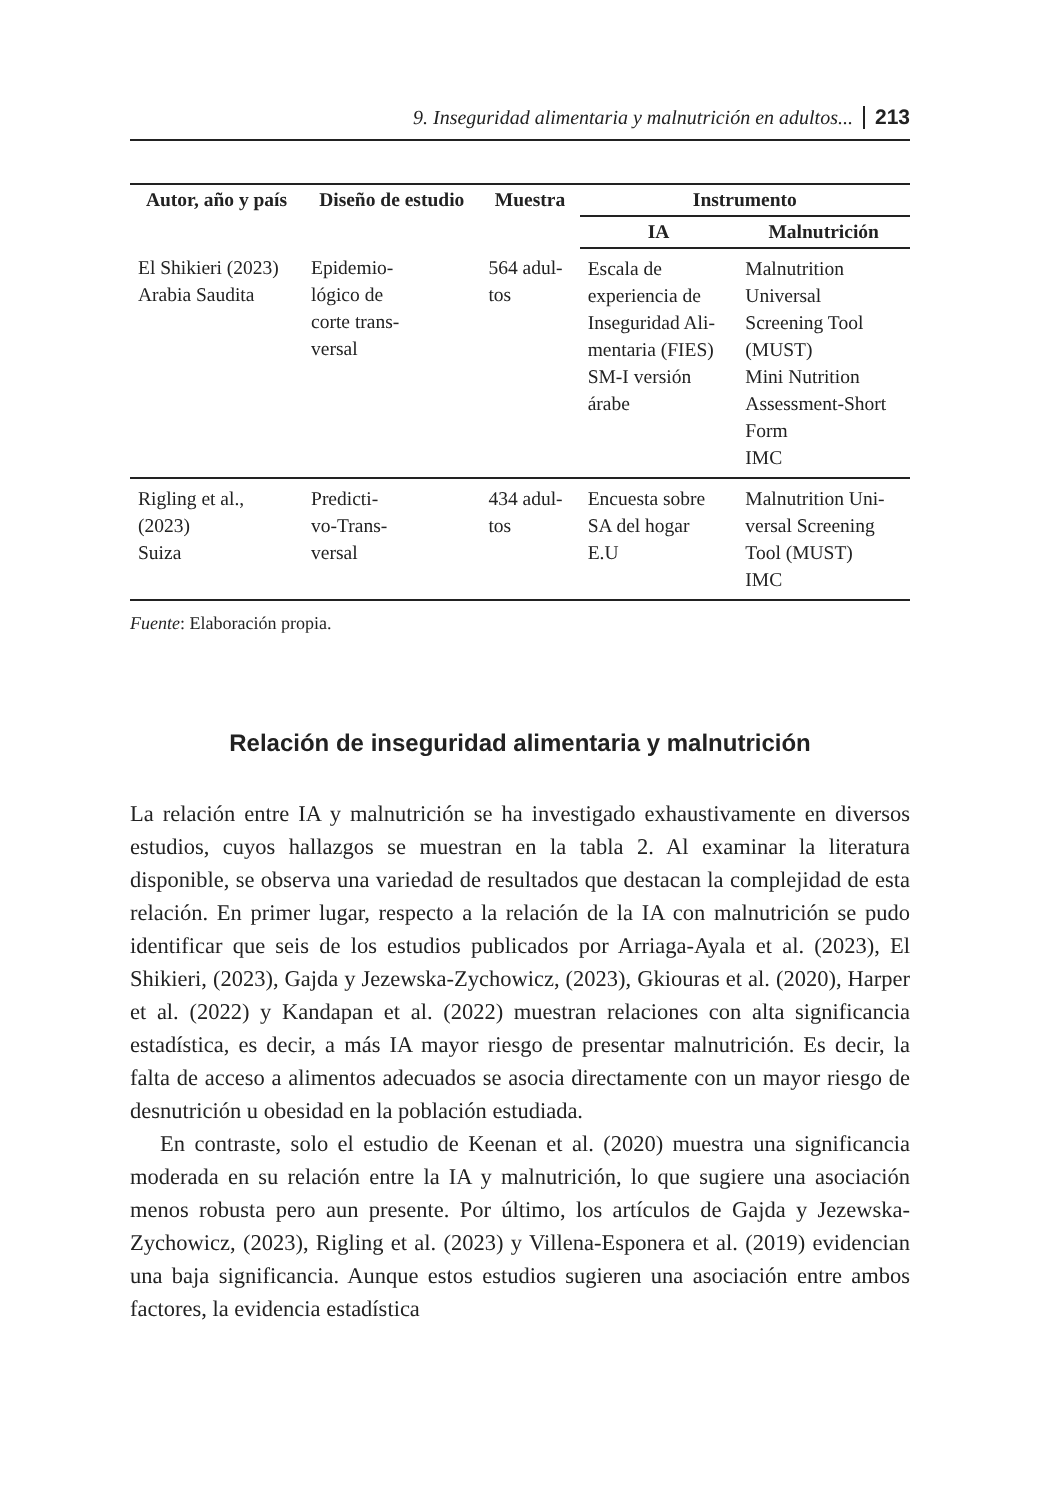9. Inseguridad alimentaria y malnutrición en adultos... 213
| Autor, año y país | Diseño de estudio | Muestra | Instrumento | |
| --- | --- | --- | --- | --- |
| | | | IA | Malnutrición |
| El Shikieri (2023) Arabia Saudita | Epidemio- lógico de corte trans- versal | 564 adul- tos | Escala de experiencia de Inseguridad Ali- mentaria (FIES) SM-I versión árabe | Malnutrition Universal Screening Tool (MUST) Mini Nutrition Assessment-Short Form IMC |
| Rigling et al., (2023) Suiza | Predicti- vo-Trans- versal | 434 adul- tos | Encuesta sobre SA del hogar E.U | Malnutrition Uni- versal Screening Tool (MUST) IMC |
Fuente: Elaboración propia.
Relación de inseguridad alimentaria y malnutrición
La relación entre IA y malnutrición se ha investigado exhaustivamente en diversos estudios, cuyos hallazgos se muestran en la tabla 2. Al examinar la literatura disponible, se observa una variedad de resultados que destacan la complejidad de esta relación. En primer lugar, respecto a la relación de la IA con malnutrición se pudo identificar que seis de los estudios publicados por Arriaga-Ayala et al. (2023), El Shikieri, (2023), Gajda y Jezewska-Zychowicz, (2023), Gkiouras et al. (2020), Harper et al. (2022) y Kandapan et al. (2022) muestran relaciones con alta significancia estadística, es decir, a más IA mayor riesgo de presentar malnutrición. Es decir, la falta de acceso a alimentos adecuados se asocia directamente con un mayor riesgo de desnutrición u obesidad en la población estudiada.
En contraste, solo el estudio de Keenan et al. (2020) muestra una significancia moderada en su relación entre la IA y malnutrición, lo que sugiere una asociación menos robusta pero aun presente. Por último, los artículos de Gajda y Jezewska-Zychowicz, (2023), Rigling et al. (2023) y Villena-Esponera et al. (2019) evidencian una baja significancia. Aunque estos estudios sugieren una asociación entre ambos factores, la evidencia estadística